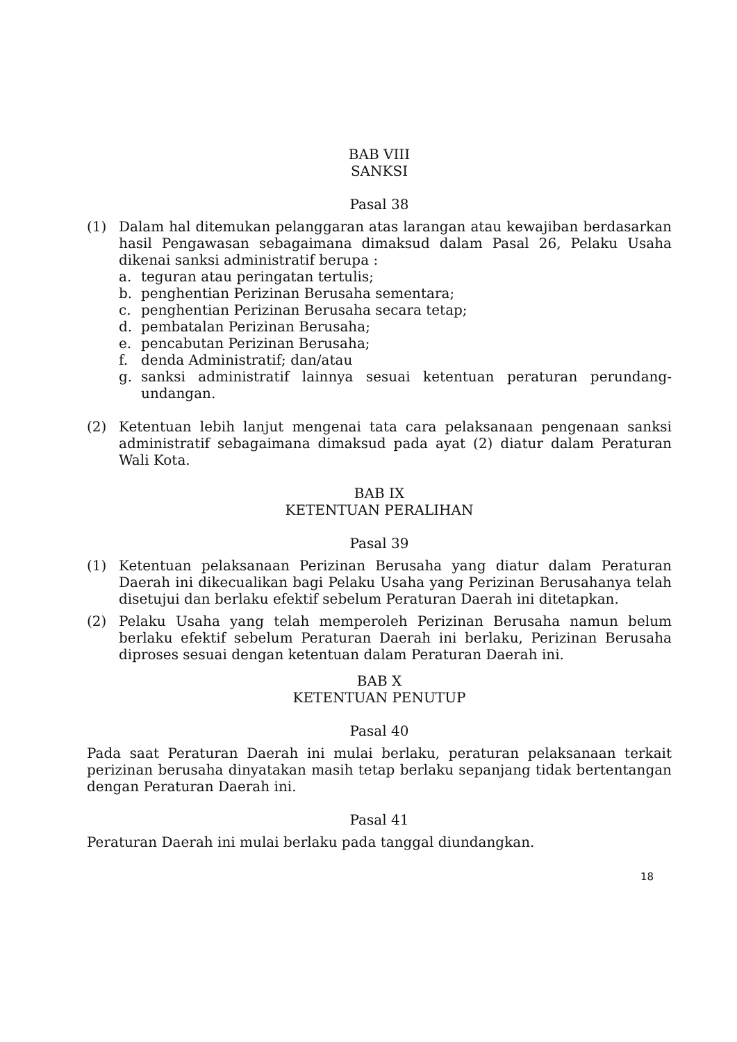BAB VIII
SANKSI
Pasal 38
(1) Dalam hal ditemukan pelanggaran atas larangan atau kewajiban berdasarkan hasil Pengawasan sebagaimana dimaksud dalam Pasal 26, Pelaku Usaha dikenai sanksi administratif berupa :
a. teguran atau peringatan tertulis;
b. penghentian Perizinan Berusaha sementara;
c. penghentian Perizinan Berusaha secara tetap;
d. pembatalan Perizinan Berusaha;
e. pencabutan Perizinan Berusaha;
f. denda Administratif; dan/atau
g. sanksi administratif lainnya sesuai ketentuan peraturan perundang-undangan.
(2) Ketentuan lebih lanjut mengenai tata cara pelaksanaan pengenaan sanksi administratif sebagaimana dimaksud pada ayat (2) diatur dalam Peraturan Wali Kota.
BAB IX
KETENTUAN PERALIHAN
Pasal 39
(1) Ketentuan pelaksanaan Perizinan Berusaha yang diatur dalam Peraturan Daerah ini dikecualikan bagi Pelaku Usaha yang Perizinan Berusahanya telah disetujui dan berlaku efektif sebelum Peraturan Daerah ini ditetapkan.
(2) Pelaku Usaha yang telah memperoleh Perizinan Berusaha namun belum berlaku efektif sebelum Peraturan Daerah ini berlaku, Perizinan Berusaha diproses sesuai dengan ketentuan dalam Peraturan Daerah ini.
BAB X
KETENTUAN PENUTUP
Pasal 40
Pada saat Peraturan Daerah ini mulai berlaku, peraturan pelaksanaan terkait perizinan berusaha dinyatakan masih tetap berlaku sepanjang tidak bertentangan dengan Peraturan Daerah ini.
Pasal 41
Peraturan Daerah ini mulai berlaku pada tanggal diundangkan.
18